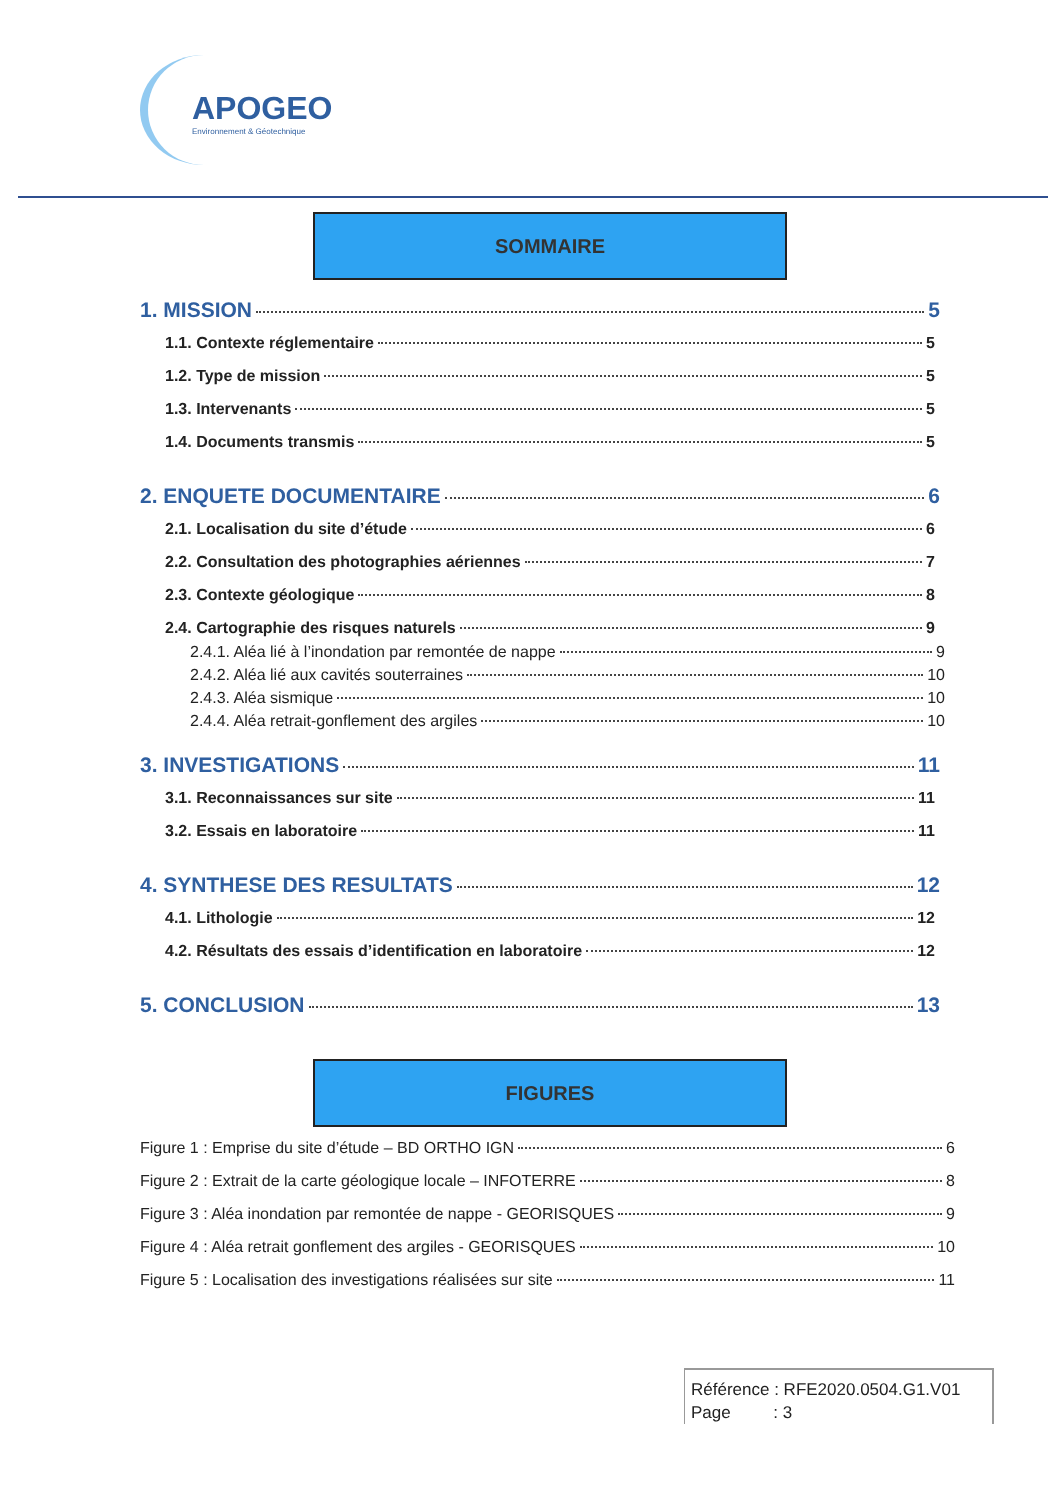APOGEO
Environnement & Géotechnique
SOMMAIRE
1. MISSION 5
1.1. Contexte réglementaire 5
1.2. Type de mission 5
1.3. Intervenants 5
1.4. Documents transmis 5
2. ENQUETE DOCUMENTAIRE 6
2.1. Localisation du site d’étude 6
2.2. Consultation des photographies aériennes 7
2.3. Contexte géologique 8
2.4. Cartographie des risques naturels 9
2.4.1. Aléa lié à l’inondation par remontée de nappe 9
2.4.2. Aléa lié aux cavités souterraines 10
2.4.3. Aléa sismique 10
2.4.4. Aléa retrait-gonflement des argiles 10
3. INVESTIGATIONS 11
3.1. Reconnaissances sur site 11
3.2. Essais en laboratoire 11
4. SYNTHESE DES RESULTATS 12
4.1. Lithologie 12
4.2. Résultats des essais d’identification en laboratoire 12
5. CONCLUSION 13
FIGURES
Figure 1 : Emprise du site d’étude – BD ORTHO IGN 6
Figure 2 : Extrait de la carte géologique locale – INFOTERRE 8
Figure 3 : Aléa inondation par remontée de nappe - GEORISQUES 9
Figure 4 : Aléa retrait gonflement des argiles - GEORISQUES 10
Figure 5 : Localisation des investigations réalisées sur site 11
Référence : RFE2020.0504.G1.V01
Page : 3